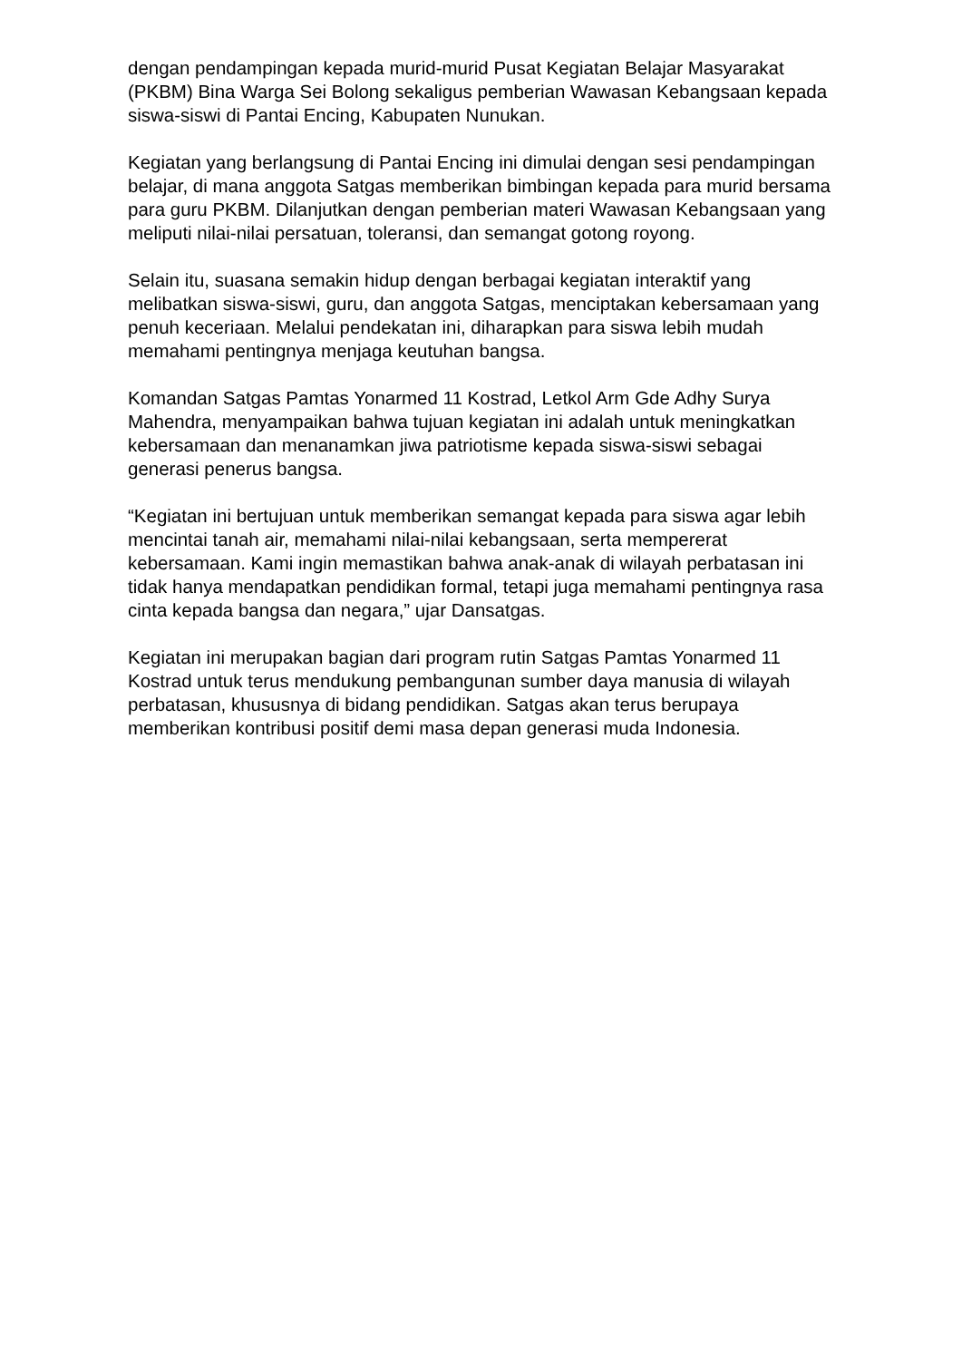dengan pendampingan kepada murid-murid Pusat Kegiatan Belajar Masyarakat (PKBM) Bina Warga Sei Bolong sekaligus pemberian Wawasan Kebangsaan kepada siswa-siswi di Pantai Encing, Kabupaten Nunukan.
Kegiatan yang berlangsung di Pantai Encing ini dimulai dengan sesi pendampingan belajar, di mana anggota Satgas memberikan bimbingan kepada para murid bersama para guru PKBM. Dilanjutkan dengan pemberian materi Wawasan Kebangsaan yang meliputi nilai-nilai persatuan, toleransi, dan semangat gotong royong.
Selain itu, suasana semakin hidup dengan berbagai kegiatan interaktif yang melibatkan siswa-siswi, guru, dan anggota Satgas, menciptakan kebersamaan yang penuh keceriaan. Melalui pendekatan ini, diharapkan para siswa lebih mudah memahami pentingnya menjaga keutuhan bangsa.
Komandan Satgas Pamtas Yonarmed 11 Kostrad, Letkol Arm Gde Adhy Surya Mahendra, menyampaikan bahwa tujuan kegiatan ini adalah untuk meningkatkan kebersamaan dan menanamkan jiwa patriotisme kepada siswa-siswi sebagai generasi penerus bangsa.
“Kegiatan ini bertujuan untuk memberikan semangat kepada para siswa agar lebih mencintai tanah air, memahami nilai-nilai kebangsaan, serta mempererat kebersamaan. Kami ingin memastikan bahwa anak-anak di wilayah perbatasan ini tidak hanya mendapatkan pendidikan formal, tetapi juga memahami pentingnya rasa cinta kepada bangsa dan negara,” ujar Dansatgas.
Kegiatan ini merupakan bagian dari program rutin Satgas Pamtas Yonarmed 11 Kostrad untuk terus mendukung pembangunan sumber daya manusia di wilayah perbatasan, khususnya di bidang pendidikan. Satgas akan terus berupaya memberikan kontribusi positif demi masa depan generasi muda Indonesia.